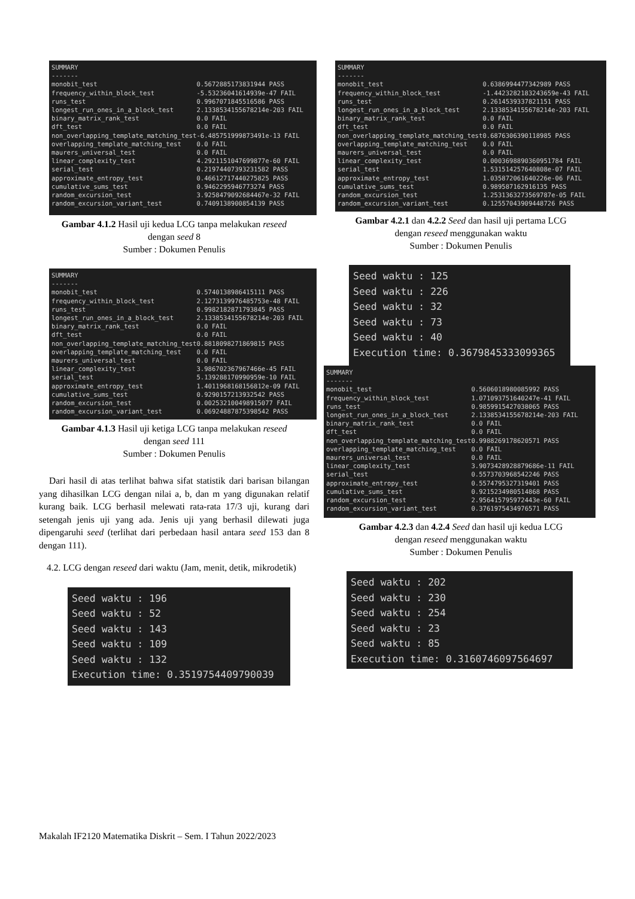SUMMARY
-------
| monobit_test | 0.5672885173831944 PASS |
| frequency_within_block_test | -5.53236041614939e-47 FAIL |
| runs_test | 0.9967071845516586 PASS |
| longest_run_ones_in_a_block_test | 2.1338534155678214e-203 FAIL |
| binary_matrix_rank_test | 0.0 FAIL |
| dft_test | 0.0 FAIL |
| non_overlapping_template_matching_test | -6.485751999873491e-13 FAIL |
| overlapping_template_matching_test | 0.0 FAIL |
| maurers_universal_test | 0.0 FAIL |
| linear_complexity_test | 4.2921151047699877e-60 FAIL |
| serial_test | 0.21974407393231582 PASS |
| approximate_entropy_test | 0.46612717440275825 PASS |
| cumulative_sums_test | 0.9462295946773274 PASS |
| random_excursion_test | 3.9258479092684467e-32 FAIL |
| random_excursion_variant_test | 0.7409138900854139 PASS |
Gambar 4.1.2 Hasil uji kedua LCG tanpa melakukan reseed
dengan seed 8
Sumber : Dokumen Penulis
SUMMARY
-------
| monobit_test | 0.5740138986415111 PASS |
| frequency_within_block_test | 2.1273139976485753e-48 FAIL |
| runs_test | 0.9982182871793845 PASS |
| longest_run_ones_in_a_block_test | 2.1338534155678214e-203 FAIL |
| binary_matrix_rank_test | 0.0 FAIL |
| dft_test | 0.0 FAIL |
| non_overlapping_template_matching_test | 0.8818098271869815 PASS |
| overlapping_template_matching_test | 0.0 FAIL |
| maurers_universal_test | 0.0 FAIL |
| linear_complexity_test | 3.986702367967466e-45 FAIL |
| serial_test | 5.139288170990959e-10 FAIL |
| approximate_entropy_test | 1.4011968168156812e-09 FAIL |
| cumulative_sums_test | 0.9290157213932542 PASS |
| random_excursion_test | 0.002532100498915077 FAIL |
| random_excursion_variant_test | 0.06924887875398542 PASS |
Gambar 4.1.3 Hasil uji ketiga LCG tanpa melakukan reseed
dengan seed 111
Sumber : Dokumen Penulis
Dari hasil di atas terlihat bahwa sifat statistik dari barisan bilangan yang dihasilkan LCG dengan nilai a, b, dan m yang digunakan relatif kurang baik. LCG berhasil melewati rata-rata 17/3 uji, kurang dari setengah jenis uji yang ada. Jenis uji yang berhasil dilewati juga dipengaruhi seed (terlihat dari perbedaan hasil antara seed 153 dan 8 dengan 111).
4.2. LCG dengan reseed dari waktu (Jam, menit, detik, mikrodetik)
Seed waktu : 196
Seed waktu : 52
Seed waktu : 143
Seed waktu : 109
Seed waktu : 132
Execution time: 0.3519754409790039
SUMMARY
-------
| monobit_test | 0.6386994477342989 PASS |
| frequency_within_block_test | -1.4423282183243659e-43 FAIL |
| runs_test | 0.2614539337821151 PASS |
| longest_run_ones_in_a_block_test | 2.1338534155678214e-203 FAIL |
| binary_matrix_rank_test | 0.0 FAIL |
| dft_test | 0.0 FAIL |
| non_overlapping_template_matching_test | 0.6876306390118985 PASS |
| overlapping_template_matching_test | 0.0 FAIL |
| maurers_universal_test | 0.0 FAIL |
| linear_complexity_test | 0.0003698890360951784 FAIL |
| serial_test | 1.531514257640808e-07 FAIL |
| approximate_entropy_test | 1.035872061640226e-06 FAIL |
| cumulative_sums_test | 0.989587162916135 PASS |
| random_excursion_test | 1.2531363273569787e-05 FAIL |
| random_excursion_variant_test | 0.12557043909448726 PASS |
Gambar 4.2.1 dan 4.2.2 Seed dan hasil uji pertama LCG
dengan reseed menggunakan waktu
Sumber : Dokumen Penulis
Seed waktu : 125
Seed waktu : 226
Seed waktu : 32
Seed waktu : 73
Seed waktu : 40
Execution time: 0.3679845333099365
SUMMARY
-------
| monobit_test | 0.5606018980085992 PASS |
| frequency_within_block_test | 1.071093751640247e-41 FAIL |
| runs_test | 0.9859915427038065 PASS |
| longest_run_ones_in_a_block_test | 2.1338534155678214e-203 FAIL |
| binary_matrix_rank_test | 0.0 FAIL |
| dft_test | 0.0 FAIL |
| non_overlapping_template_matching_test | 0.9988269178620571 PASS |
| overlapping_template_matching_test | 0.0 FAIL |
| maurers_universal_test | 0.0 FAIL |
| linear_complexity_test | 3.9073428928879686e-11 FAIL |
| serial_test | 0.5573703968542246 PASS |
| approximate_entropy_test | 0.5574795327319401 PASS |
| cumulative_sums_test | 0.9215234980514868 PASS |
| random_excursion_test | 2.956415795972443e-60 FAIL |
| random_excursion_variant_test | 0.3761975434976571 PASS |
Gambar 4.2.3 dan 4.2.4 Seed dan hasil uji kedua LCG
dengan reseed menggunakan waktu
Sumber : Dokumen Penulis
Seed waktu : 202
Seed waktu : 230
Seed waktu : 254
Seed waktu : 23
Seed waktu : 85
Execution time: 0.3160746097564697
Makalah IF2120 Matematika Diskrit – Sem. I Tahun 2022/2023